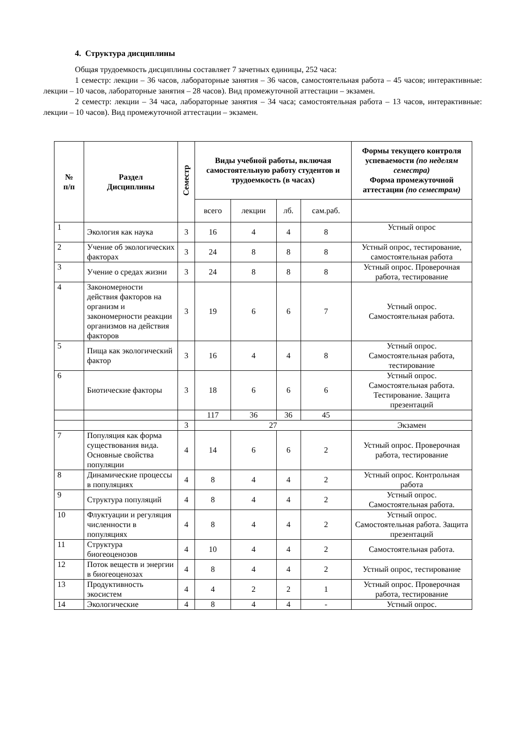4. Структура дисциплины
Общая трудоемкость дисциплины составляет 7 зачетных единицы, 252 часа:
1 семестр: лекции – 36 часов, лабораторные занятия – 36 часов, самостоятельная работа – 45 часов; интерактивные: лекции – 10 часов, лабораторные занятия – 28 часов). Вид промежуточной аттестации – экзамен.
2 семестр: лекции – 34 часа, лабораторные занятия – 34 часа; самостоятельная работа – 13 часов, интерактивные: лекции – 10 часов). Вид промежуточной аттестации – экзамен.
| № п/п | Раздел Дисциплины | Семестр | Виды учебной работы, включая самостоятельную работу студентов и трудоемкость (в часах) | | | | Формы текущего контроля успеваемости (по неделям семестра) Форма промежуточной аттестации (по семестрам) |
| --- | --- | --- | --- | --- | --- | --- | --- |
| | | | всего | лекции | лб. | сам.раб. | |
| 1 | Экология как наука | 3 | 16 | 4 | 4 | 8 | Устный опрос |
| 2 | Учение об экологических факторах | 3 | 24 | 8 | 8 | 8 | Устный опрос, тестирование, самостоятельная работа |
| 3 | Учение о средах жизни | 3 | 24 | 8 | 8 | 8 | Устный опрос. Проверочная работа, тестирование |
| 4 | Закономерности действия факторов на организм и закономерности реакции организмов на действия факторов | 3 | 19 | 6 | 6 | 7 | Устный опрос. Самостоятельная работа. |
| 5 | Пища как экологический фактор | 3 | 16 | 4 | 4 | 8 | Устный опрос. Самостоятельная работа, тестирование |
| 6 | Биотические факторы | 3 | 18 | 6 | 6 | 6 | Устный опрос. Самостоятельная работа. Тестирование. Защита презентаций |
| | | | 117 | 36 | 36 | 45 | |
| | | 3 | 27 | | | | Экзамен |
| 7 | Популяция как форма существования вида. Основные свойства популяции | 4 | 14 | 6 | 6 | 2 | Устный опрос. Проверочная работа, тестирование |
| 8 | Динамические процессы в популяциях | 4 | 8 | 4 | 4 | 2 | Устный опрос. Контрольная работа |
| 9 | Структура популяций | 4 | 8 | 4 | 4 | 2 | Устный опрос. Самостоятельная работа. |
| 10 | Флуктуации и регуляция численности в популяциях | 4 | 8 | 4 | 4 | 2 | Устный опрос. Самостоятельная работа. Защита презентаций |
| 11 | Структура биогеоценозов | 4 | 10 | 4 | 4 | 2 | Самостоятельная работа. |
| 12 | Поток веществ и энергии в биогеоценозах | 4 | 8 | 4 | 4 | 2 | Устный опрос, тестирование |
| 13 | Продуктивность экосистем | 4 | 4 | 2 | 2 | 1 | Устный опрос. Проверочная работа, тестирование |
| 14 | Экологические | 4 | 8 | 4 | 4 | - | Устный опрос. |